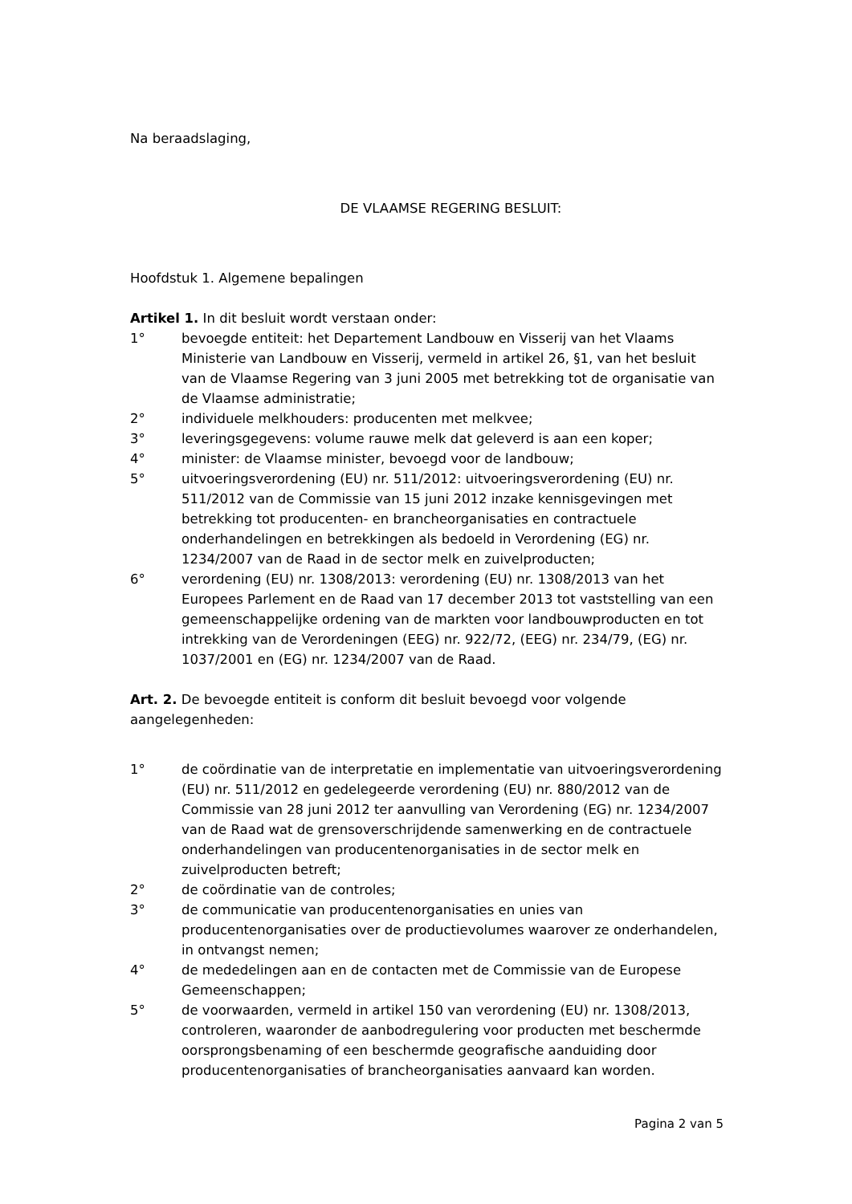Na beraadslaging,
DE VLAAMSE REGERING BESLUIT:
Hoofdstuk 1. Algemene bepalingen
Artikel 1. In dit besluit wordt verstaan onder:
1° bevoegde entiteit: het Departement Landbouw en Visserij van het Vlaams Ministerie van Landbouw en Visserij, vermeld in artikel 26, §1, van het besluit van de Vlaamse Regering van 3 juni 2005 met betrekking tot de organisatie van de Vlaamse administratie;
2° individuele melkhouders: producenten met melkvee;
3° leveringsgegevens: volume rauwe melk dat geleverd is aan een koper;
4° minister: de Vlaamse minister, bevoegd voor de landbouw;
5° uitvoeringsverordening (EU) nr. 511/2012: uitvoeringsverordening (EU) nr. 511/2012 van de Commissie van 15 juni 2012 inzake kennisgevingen met betrekking tot producenten- en brancheorganisaties en contractuele onderhandelingen en betrekkingen als bedoeld in Verordening (EG) nr. 1234/2007 van de Raad in de sector melk en zuivelproducten;
6° verordening (EU) nr. 1308/2013: verordening (EU) nr. 1308/2013 van het Europees Parlement en de Raad van 17 december 2013 tot vaststelling van een gemeenschappelijke ordening van de markten voor landbouwproducten en tot intrekking van de Verordeningen (EEG) nr. 922/72, (EEG) nr. 234/79, (EG) nr. 1037/2001 en (EG) nr. 1234/2007 van de Raad.
Art. 2. De bevoegde entiteit is conform dit besluit bevoegd voor volgende aangelegenheden:
1° de coördinatie van de interpretatie en implementatie van uitvoeringsverordening (EU) nr. 511/2012 en gedelegeerde verordening (EU) nr. 880/2012 van de Commissie van 28 juni 2012 ter aanvulling van Verordening (EG) nr. 1234/2007 van de Raad wat de grensoverschrijdende samenwerking en de contractuele onderhandelingen van producentenorganisaties in de sector melk en zuivelproducten betreft;
2° de coördinatie van de controles;
3° de communicatie van producentenorganisaties en unies van producentenorganisaties over de productievolumes waarover ze onderhandelen, in ontvangst nemen;
4° de mededelingen aan en de contacten met de Commissie van de Europese Gemeenschappen;
5° de voorwaarden, vermeld in artikel 150 van verordening (EU) nr. 1308/2013, controleren, waaronder de aanbodregulering voor producten met beschermde oorsprongsbenaming of een beschermde geografische aanduiding door producentenorganisaties of brancheorganisaties aanvaard kan worden.
Pagina 2 van 5